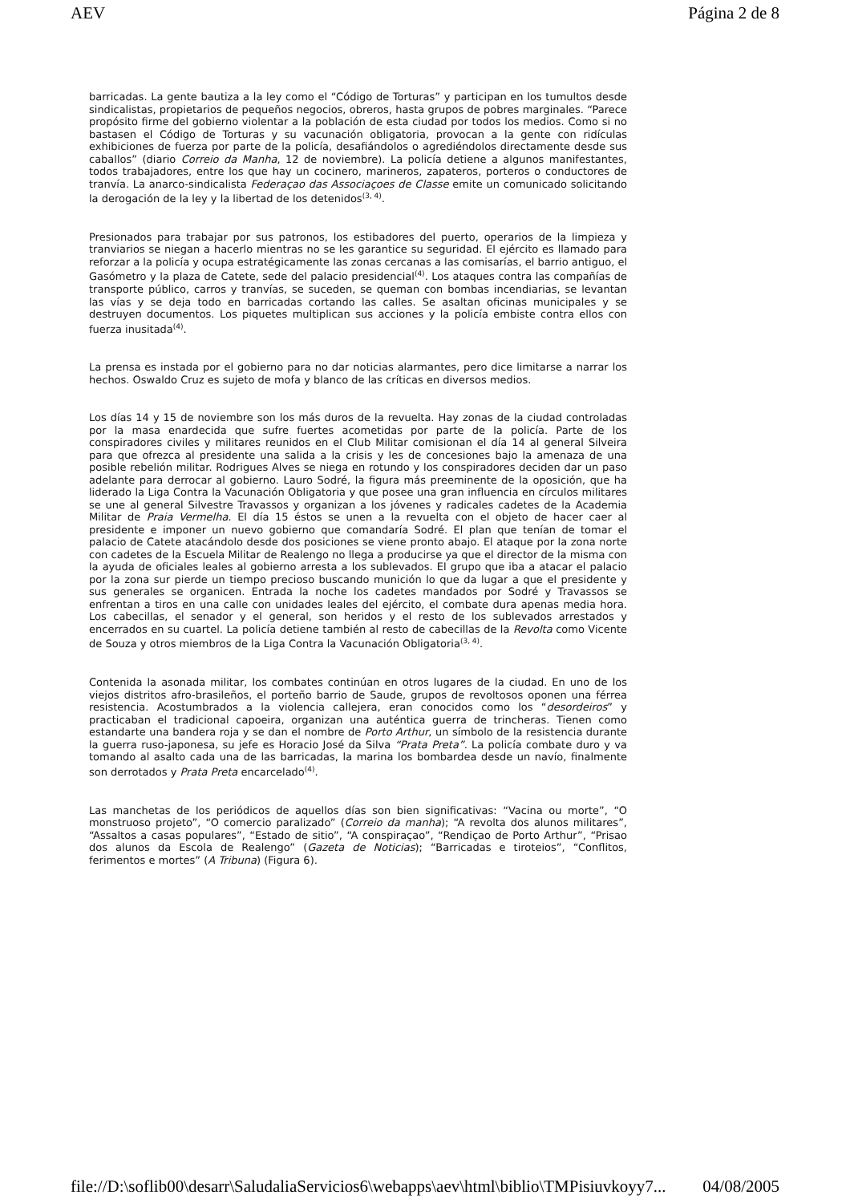AEV Página 2 de 8
barricadas. La gente bautiza a la ley como el “Código de Torturas” y participan en los tumultos desde sindicalistas, propietarios de pequeños negocios, obreros, hasta grupos de pobres marginales. “Parece propósito firme del gobierno violentar a la población de esta ciudad por todos los medios. Como si no bastasen el Código de Torturas y su vacunación obligatoria, provocan a la gente con ridículas exhibiciones de fuerza por parte de la policía, desafiándolos o agrediéndolos directamente desde sus caballos” (diario Correio da Manha, 12 de noviembre). La policía detiene a algunos manifestantes, todos trabajadores, entre los que hay un cocinero, marineros, zapateros, porteros o conductores de tranvía. La anarco-sindicalista Federaçao das Associaçoes de Classe emite un comunicado solicitando la derogación de la ley y la libertad de los detenidos<sup>(3, 4)</sup>.
Presionados para trabajar por sus patronos, los estibadores del puerto, operarios de la limpieza y tranviarios se niegan a hacerlo mientras no se les garantice su seguridad. El ejército es llamado para reforzar a la policía y ocupa estratégicamente las zonas cercanas a las comisarías, el barrio antiguo, el Gasómetro y la plaza de Catete, sede del palacio presidencial<sup>(4)</sup>. Los ataques contra las compañías de transporte público, carros y tranvías, se suceden, se queman con bombas incendiarias, se levantan las vías y se deja todo en barricadas cortando las calles. Se asaltan oficinas municipales y se destruyen documentos. Los piquetes multiplican sus acciones y la policía embiste contra ellos con fuerza inusitada<sup>(4)</sup>.
La prensa es instada por el gobierno para no dar noticias alarmantes, pero dice limitarse a narrar los hechos. Oswaldo Cruz es sujeto de mofa y blanco de las críticas en diversos medios.
Los días 14 y 15 de noviembre son los más duros de la revuelta. Hay zonas de la ciudad controladas por la masa enardecida que sufre fuertes acometidas por parte de la policía. Parte de los conspiradores civiles y militares reunidos en el Club Militar comisionan el día 14 al general Silveira para que ofrezca al presidente una salida a la crisis y les de concesiones bajo la amenaza de una posible rebelión militar. Rodrigues Alves se niega en rotundo y los conspiradores deciden dar un paso adelante para derrocar al gobierno. Lauro Sodré, la figura más preeminente de la oposición, que ha liderado la Liga Contra la Vacunación Obligatoria y que posee una gran influencia en círculos militares se une al general Silvestre Travassos y organizan a los jóvenes y radicales cadetes de la Academia Militar de Praia Vermelha. El día 15 éstos se unen a la revuelta con el objeto de hacer caer al presidente e imponer un nuevo gobierno que comandaría Sodré. El plan que tenían de tomar el palacio de Catete atacándolo desde dos posiciones se viene pronto abajo. El ataque por la zona norte con cadetes de la Escuela Militar de Realengo no llega a producirse ya que el director de la misma con la ayuda de oficiales leales al gobierno arresta a los sublevados. El grupo que iba a atacar el palacio por la zona sur pierde un tiempo precioso buscando munición lo que da lugar a que el presidente y sus generales se organicen. Entrada la noche los cadetes mandados por Sodré y Travassos se enfrentan a tiros en una calle con unidades leales del ejército, el combate dura apenas media hora. Los cabecillas, el senador y el general, son heridos y el resto de los sublevados arrestados y encerrados en su cuartel. La policía detiene también al resto de cabecillas de la Revolta como Vicente de Souza y otros miembros de la Liga Contra la Vacunación Obligatoria<sup>(3, 4)</sup>.
Contenida la asonada militar, los combates continúan en otros lugares de la ciudad. En uno de los viejos distritos afro-brasileños, el porteño barrio de Saude, grupos de revoltosos oponen una férrea resistencia. Acostumbrados a la violencia callejera, eran conocidos como los “desordeiros” y practicaban el tradicional capoeira, organizan una auténtica guerra de trincheras. Tienen como estandarte una bandera roja y se dan el nombre de Porto Arthur, un símbolo de la resistencia durante la guerra ruso-japonesa, su jefe es Horacio José da Silva “Prata Preta”. La policía combate duro y va tomando al asalto cada una de las barricadas, la marina los bombardea desde un navío, finalmente son derrotados y Prata Preta encarcelado<sup>(4)</sup>.
Las manchetas de los periódicos de aquellos días son bien significativas: “Vacina ou morte”, “O monstruoso projeto”, “O comercio paralizado” (Correio da manha); “A revolta dos alunos militares”, “Assaltos a casas populares”, “Estado de sitio”, “A conspiraçao”, “Rendiçao de Porto Arthur”, “Prisao dos alunos da Escola de Realengo” (Gazeta de Noticias); “Barricadas e tiroteios”, “Conflitos, ferimentos e mortes” (A Tribuna) (Figura 6).
file://D:\soflib00\desarr\SaludaliaServicios6\webapps\aev\html\biblio\TMPisiuvkoyy7... 04/08/2005